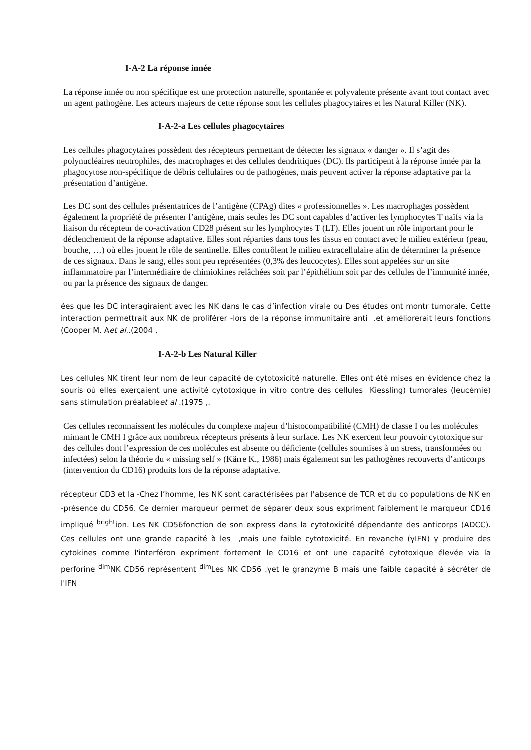I-A-2 La réponse innée
La réponse innée ou non spécifique est une protection naturelle, spontanée et polyvalente présente avant tout contact avec un agent pathogène. Les acteurs majeurs de cette réponse sont les cellules phagocytaires et les Natural Killer (NK).
I-A-2-a Les cellules phagocytaires
Les cellules phagocytaires possèdent des récepteurs permettant de détecter les signaux « danger ». Il s’agit des polynucléaires neutrophiles, des macrophages et des cellules dendritiques (DC). Ils participent à la réponse innée par la phagocytose non-spécifique de débris cellulaires ou de pathogènes, mais peuvent activer la réponse adaptative par la présentation d’antigène.
Les DC sont des cellules présentatrices de l’antigène (CPAg) dites « professionnelles ». Les macrophages possèdent également la propriété de présenter l’antigène, mais seules les DC sont capables d’activer les lymphocytes T naïfs via la liaison du récepteur de co-activation CD28 présent sur les lymphocytes T (LT). Elles jouent un rôle important pour le déclenchement de la réponse adaptative. Elles sont réparties dans tous les tissus en contact avec le milieu extérieur (peau, bouche, …) où elles jouent le rôle de sentinelle. Elles contrôlent le milieu extracellulaire afin de déterminer la présence de ces signaux. Dans le sang, elles sont peu représentées (0,3% des leucocytes). Elles sont appelées sur un site inflammatoire par l’intermédiaire de chimiokines relâchées soit par l’épithélium soit par des cellules de l’immunité innée, ou par la présence des signaux de danger.
ées que les DC interagiraient avec les NK dans le cas d’infection virale ou Des études ont montr tumorale. Cette interaction permettrait aux NK de proliférer -lors de la réponse immunitaire anti .et améliorerait leurs fonctions (Cooper M. Aet al..(2004 ,
I-A-2-b Les Natural Killer
Les cellules NK tirent leur nom de leur capacité de cytotoxicité naturelle. Elles ont été mises en évidence chez la souris où elles exerçaient une activité cytotoxique in vitro contre des cellules Kiessling) tumorales (leucémie) sans stimulation préalableet al .(1975 ,.
Ces cellules reconnaissent les molécules du complexe majeur d’histocompatibilité (CMH) de classe I ou les molécules mimant le CMH I grâce aux nombreux récepteurs présents à leur surface. Les NK exercent leur pouvoir cytotoxique sur des cellules dont l’expression de ces molécules est absente ou déficiente (cellules soumises à un stress, transformées ou infectées) selon la théorie du « missing self » (Kärre K., 1986) mais également sur les pathogènes recouverts d’anticorps (intervention du CD16) produits lors de la réponse adaptative.
récepteur CD3 et la -Chez l’homme, les NK sont caractérisées par l'absence de TCR et du co populations de NK en -présence du CD56. Ce dernier marqueur permet de séparer deux sous expriment faiblement le marqueur CD16 impliqué <sup>bright</sup>ion. Les NK CD56fonction de son express dans la cytotoxicité dépendante des anticorps (ADCC). Ces cellules ont une grande capacité à les ,mais une faible cytotoxicité. En revanche (γIFN) γ produire des cytokines comme l'interféron expriment fortement le CD16 et ont une capacité cytotoxique élevée via la perforine <sup>dim</sup>NK CD56 représentent <sup>dim</sup>Les NK CD56 .γet le granzyme B mais une faible capacité à sécréter de l'IFN